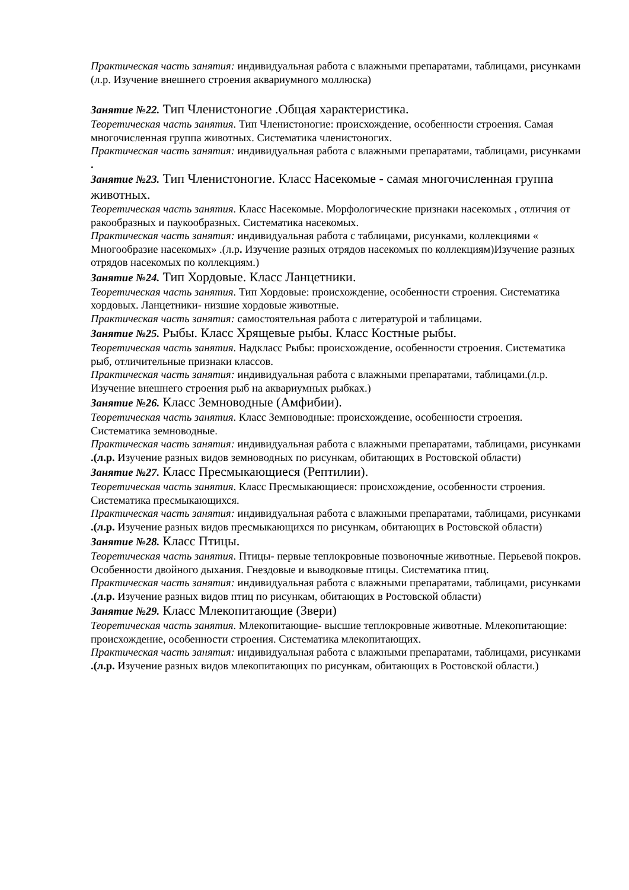Практическая часть занятия: индивидуальная работа с влажными препаратами, таблицами, рисунками (л.р. Изучение внешнего строения аквариумного моллюска)
Занятие №22. Тип Членистоногие .Общая характеристика.
Теоретическая часть занятия. Тип Членистоногие: происхождение, особенности строения. Самая многочисленная группа животных. Систематика членистоногих.
Практическая часть занятия: индивидуальная работа с влажными препаратами, таблицами, рисунками .
Занятие №23. Тип Членистоногие. Класс Насекомые - самая многочисленная группа животных.
Теоретическая часть занятия. Класс Насекомые. Морфологические признаки насекомых , отличия от ракообразных и паукообразных. Систематика насекомых.
Практическая часть занятия: индивидуальная работа с таблицами, рисунками, коллекциями « Многообразие насекомых» .(л.р. Изучение разных отрядов насекомых по коллекциям)Изучение разных отрядов насекомых по коллекциям.)
Занятие №24. Тип Хордовые. Класс Ланцетники.
Теоретическая часть занятия. Тип Хордовые: происхождение, особенности строения. Систематика хордовых. Ланцетники- низшие хордовые животные.
Практическая часть занятия: самостоятельная работа с литературой и таблицами.
Занятие №25. Рыбы. Класс Хрящевые рыбы. Класс Костные рыбы.
Теоретическая часть занятия. Надкласс Рыбы: происхождение, особенности строения. Систематика рыб, отличительные признаки классов.
Практическая часть занятия: индивидуальная работа с влажными препаратами, таблицами.(л.р. Изучение внешнего строения рыб на аквариумных рыбках.)
Занятие №26. Класс Земноводные (Амфибии).
Теоретическая часть занятия. Класс Земноводные: происхождение, особенности строения. Систематика земноводные.
Практическая часть занятия: индивидуальная работа с влажными препаратами, таблицами, рисунками .(л.р. Изучение разных видов земноводных по рисункам, обитающих в Ростовской области)
Занятие №27. Класс Пресмыкающиеся (Рептилии).
Теоретическая часть занятия. Класс Пресмыкающиеся: происхождение, особенности строения. Систематика пресмыкающихся.
Практическая часть занятия: индивидуальная работа с влажными препаратами, таблицами, рисунками .(л.р. Изучение разных видов пресмыкающихся по рисункам, обитающих в Ростовской области)
Занятие №28. Класс Птицы.
Теоретическая часть занятия. Птицы- первые теплокровные позвоночные животные. Перьевой покров. Особенности двойного дыхания. Гнездовые и выводковые птицы. Систематика птиц.
Практическая часть занятия: индивидуальная работа с влажными препаратами, таблицами, рисунками .(л.р. Изучение разных видов птиц по рисункам, обитающих в Ростовской области)
Занятие №29. Класс Млекопитающие (Звери)
Теоретическая часть занятия. Млекопитающие- высшие теплокровные животные. Млекопитающие: происхождение, особенности строения. Систематика млекопитающих.
Практическая часть занятия: индивидуальная работа с влажными препаратами, таблицами, рисунками .(л.р. Изучение разных видов млекопитающих по рисункам, обитающих в Ростовской области.)